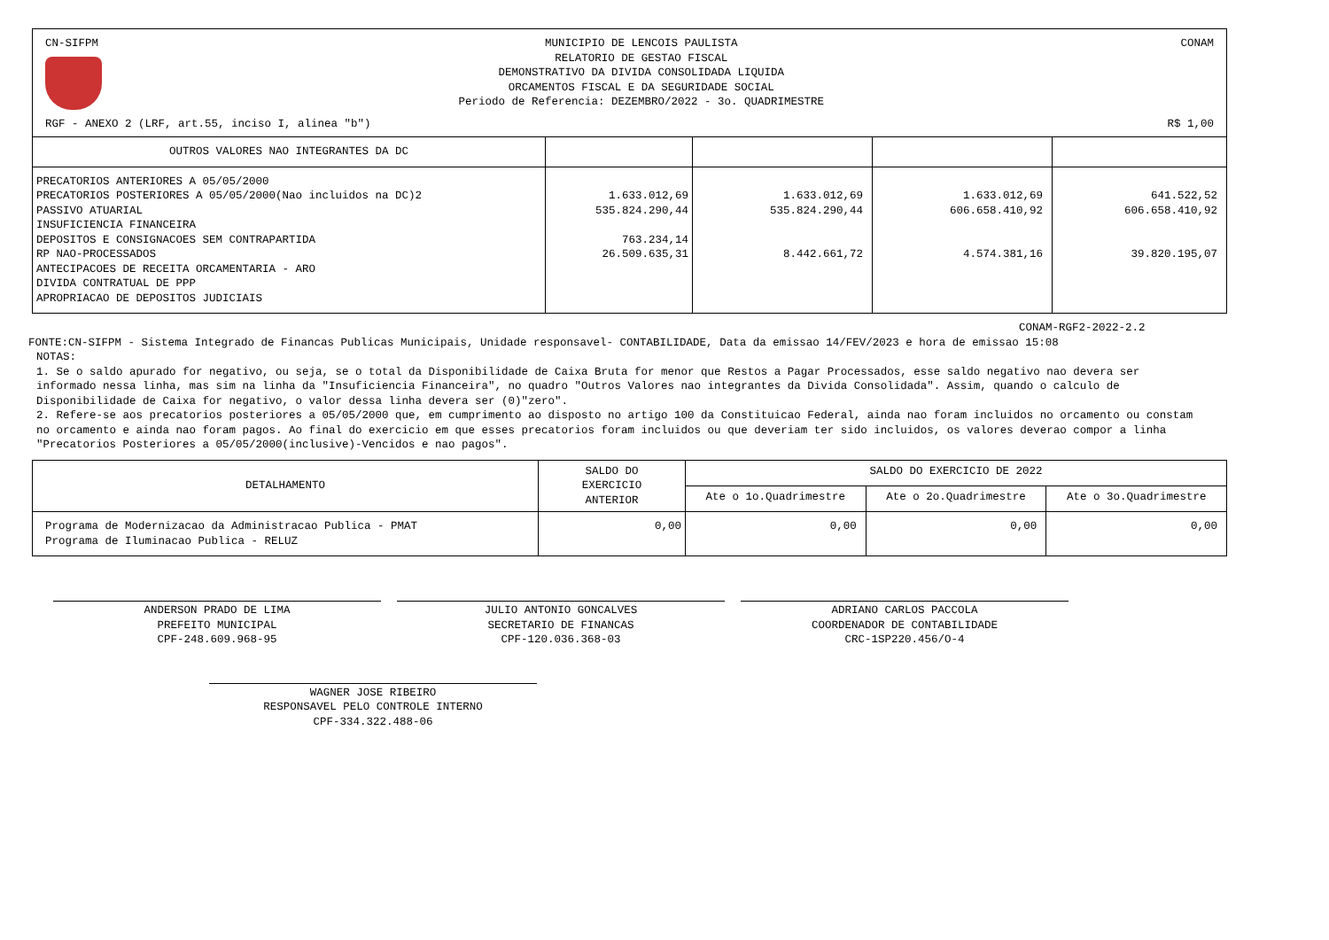CN-SIFPM MUNICIPIO DE LENCOIS PAULISTA
RELATORIO DE GESTAO FISCAL
DEMONSTRATIVO DA DIVIDA CONSOLIDADA LIQUIDA
ORCAMENTOS FISCAL E DA SEGURIDADE SOCIAL
Periodo de Referencia: DEZEMBRO/2022 - 3o. QUADRIMESTRE
CONAM
RGF - ANEXO 2 (LRF, art.55, inciso I, alinea "b") R$ 1,00
| OUTROS VALORES NAO INTEGRANTES DA DC | | | | |
| --- | --- | --- | --- | --- |
| PRECATORIOS ANTERIORES A 05/05/2000 PRECATORIOS POSTERIORES A 05/05/2000(Nao incluidos na DC)2 PASSIVO ATUARIAL INSUFICIENCIA FINANCEIRA DEPOSITOS E CONSIGNACOES SEM CONTRAPARTIDA RP NAO-PROCESSADOS ANTECIPACOES DE RECEITA ORCAMENTARIA - ARO DIVIDA CONTRATUAL DE PPP APROPRIACAO DE DEPOSITOS JUDICIAIS | 1.633.012,69 535.824.290,44 763.234,14 26.509.635,31 | 1.633.012,69 535.824.290,44 8.442.661,72 | 1.633.012,69 606.658.410,92 4.574.381,16 | 641.522,52 606.658.410,92 39.820.195,07 |
CONAM-RGF2-2022-2.2
FONTE:CN-SIFPM - Sistema Integrado de Financas Publicas Municipais, Unidade responsavel- CONTABILIDADE, Data da emissao 14/FEV/2023 e hora de emissao 15:08
NOTAS:
1. Se o saldo apurado for negativo, ou seja, se o total da Disponibilidade de Caixa Bruta for menor que Restos a Pagar Processados, esse saldo negativo nao devera ser informado nessa linha, mas sim na linha da "Insuficiencia Financeira", no quadro "Outros Valores nao integrantes da Divida Consolidada". Assim, quando o calculo de Disponibilidade de Caixa for negativo, o valor dessa linha devera ser (0)"zero".
2. Refere-se aos precatorios posteriores a 05/05/2000 que, em cumprimento ao disposto no artigo 100 da Constituicao Federal, ainda nao foram incluidos no orcamento ou constam no orcamento e ainda nao foram pagos. Ao final do exercicio em que esses precatorios foram incluidos ou que deveriam ter sido incluidos, os valores deverao compor a linha "Precatorios Posteriores a 05/05/2000(inclusive)-Vencidos e nao pagos".
| DETALHAMENTO | SALDO DO EXERCICIO ANTERIOR | SALDO DO EXERCICIO DE 2022 | | |
| --- | --- | --- | --- | --- |
| | | Ate o 1o.Quadrimestre | Ate o 2o.Quadrimestre | Ate o 3o.Quadrimestre |
| Programa de Modernizacao da Administracao Publica - PMAT Programa de Iluminacao Publica - RELUZ | 0,00 | 0,00 | 0,00 | 0,00 |
ANDERSON PRADO DE LIMA
PREFEITO MUNICIPAL
CPF-248.609.968-95
JULIO ANTONIO GONCALVES
SECRETARIO DE FINANCAS
CPF-120.036.368-03
ADRIANO CARLOS PACCOLA
COORDENADOR DE CONTABILIDADE
CRC-1SP220.456/O-4
WAGNER JOSE RIBEIRO
RESPONSAVEL PELO CONTROLE INTERNO
CPF-334.322.488-06